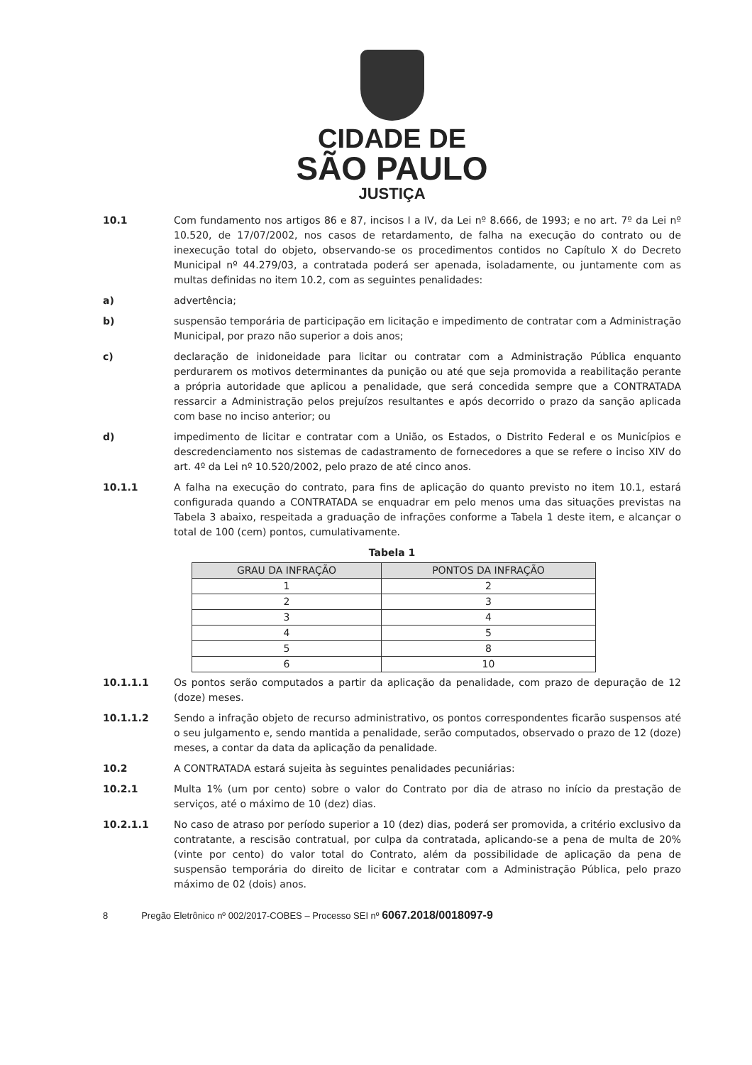CIDADE DE
SÃO PAULO
JUSTIÇA
10.1 Com fundamento nos artigos 86 e 87, incisos I a IV, da Lei nº 8.666, de 1993; e no art. 7º da Lei nº 10.520, de 17/07/2002, nos casos de retardamento, de falha na execução do contrato ou de inexecução total do objeto, observando-se os procedimentos contidos no Capítulo X do Decreto Municipal nº 44.279/03, a contratada poderá ser apenada, isoladamente, ou juntamente com as multas definidas no item 10.2, com as seguintes penalidades:
a) advertência;
b) suspensão temporária de participação em licitação e impedimento de contratar com a Administração Municipal, por prazo não superior a dois anos;
c) declaração de inidoneidade para licitar ou contratar com a Administração Pública enquanto perdurarem os motivos determinantes da punição ou até que seja promovida a reabilitação perante a própria autoridade que aplicou a penalidade, que será concedida sempre que a CONTRATADA ressarcir a Administração pelos prejuízos resultantes e após decorrido o prazo da sanção aplicada com base no inciso anterior; ou
d) impedimento de licitar e contratar com a União, os Estados, o Distrito Federal e os Municípios e descredenciamento nos sistemas de cadastramento de fornecedores a que se refere o inciso XIV do art. 4º da Lei nº 10.520/2002, pelo prazo de até cinco anos.
10.1.1 A falha na execução do contrato, para fins de aplicação do quanto previsto no item 10.1, estará configurada quando a CONTRATADA se enquadrar em pelo menos uma das situações previstas na Tabela 3 abaixo, respeitada a graduação de infrações conforme a Tabela 1 deste item, e alcançar o total de 100 (cem) pontos, cumulativamente.
Tabela 1
| GRAU DA INFRAÇÃO | PONTOS DA INFRAÇÃO |
| --- | --- |
| 1 | 2 |
| 2 | 3 |
| 3 | 4 |
| 4 | 5 |
| 5 | 8 |
| 6 | 10 |
10.1.1.1 Os pontos serão computados a partir da aplicação da penalidade, com prazo de depuração de 12 (doze) meses.
10.1.1.2 Sendo a infração objeto de recurso administrativo, os pontos correspondentes ficarão suspensos até o seu julgamento e, sendo mantida a penalidade, serão computados, observado o prazo de 12 (doze) meses, a contar da data da aplicação da penalidade.
10.2 A CONTRATADA estará sujeita às seguintes penalidades pecuniárias:
10.2.1 Multa 1% (um por cento) sobre o valor do Contrato por dia de atraso no início da prestação de serviços, até o máximo de 10 (dez) dias.
10.2.1.1 No caso de atraso por período superior a 10 (dez) dias, poderá ser promovida, a critério exclusivo da contratante, a rescisão contratual, por culpa da contratada, aplicando-se a pena de multa de 20% (vinte por cento) do valor total do Contrato, além da possibilidade de aplicação da pena de suspensão temporária do direito de licitar e contratar com a Administração Pública, pelo prazo máximo de 02 (dois) anos.
8 Pregão Eletrônico nº 002/2017-COBES – Processo SEI nº 6067.2018/0018097-9